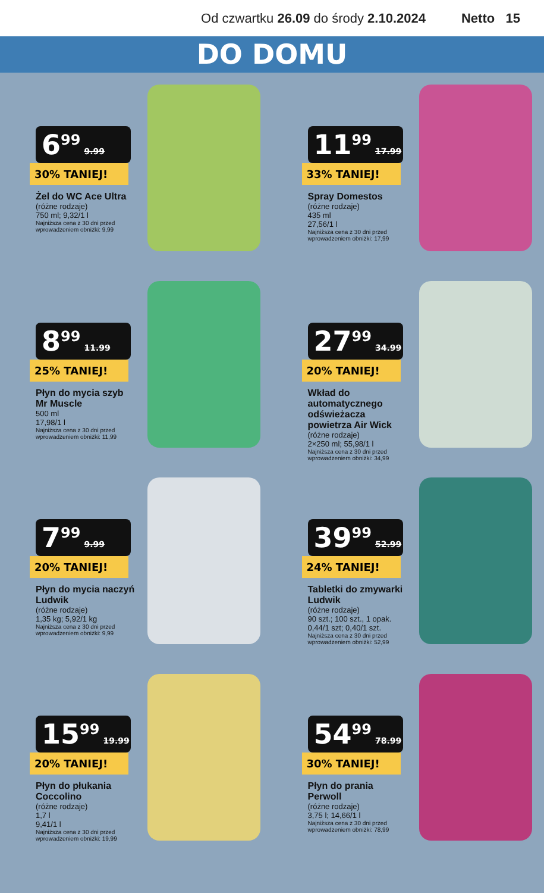Od czwartku 26.09 do środy 2.10.2024
Netto 15
DO DOMU
6<sup>99</sup> 9.99
30% TANIEJ!
Żel do WC Ace Ultra
(różne rodzaje)
750 ml; 9,32/1 l
Najniższa cena z 30 dni przed wprowadzeniem obniżki: 9,99
11<sup>99</sup> 17.99
33% TANIEJ!
Spray Domestos
(różne rodzaje)
435 ml
27,56/1 l
Najniższa cena z 30 dni przed wprowadzeniem obniżki: 17,99
8<sup>99</sup> 11.99
25% TANIEJ!
Płyn do mycia szyb Mr Muscle
500 ml
17,98/1 l
Najniższa cena z 30 dni przed wprowadzeniem obniżki: 11,99
27<sup>99</sup> 34.99
20% TANIEJ!
Wkład do automatycznego odświeżacza powietrza Air Wick
(różne rodzaje)
2×250 ml; 55,98/1 l
Najniższa cena z 30 dni przed wprowadzeniem obniżki: 34,99
7<sup>99</sup> 9.99
20% TANIEJ!
Płyn do mycia naczyń Ludwik
(różne rodzaje)
1,35 kg; 5,92/1 kg
Najniższa cena z 30 dni przed wprowadzeniem obniżki: 9,99
39<sup>99</sup> 52.99
24% TANIEJ!
Tabletki do zmywarki Ludwik
(różne rodzaje)
90 szt.; 100 szt., 1 opak.
0,44/1 szt; 0,40/1 szt.
Najniższa cena z 30 dni przed wprowadzeniem obniżki: 52,99
15<sup>99</sup> 19.99
20% TANIEJ!
Płyn do płukania Coccolino
(różne rodzaje)
1,7 l
9,41/1 l
Najniższa cena z 30 dni przed wprowadzeniem obniżki: 19,99
54<sup>99</sup> 78.99
30% TANIEJ!
Płyn do prania Perwoll
(różne rodzaje)
3,75 l; 14,66/1 l
Najniższa cena z 30 dni przed wprowadzeniem obniżki: 78,99